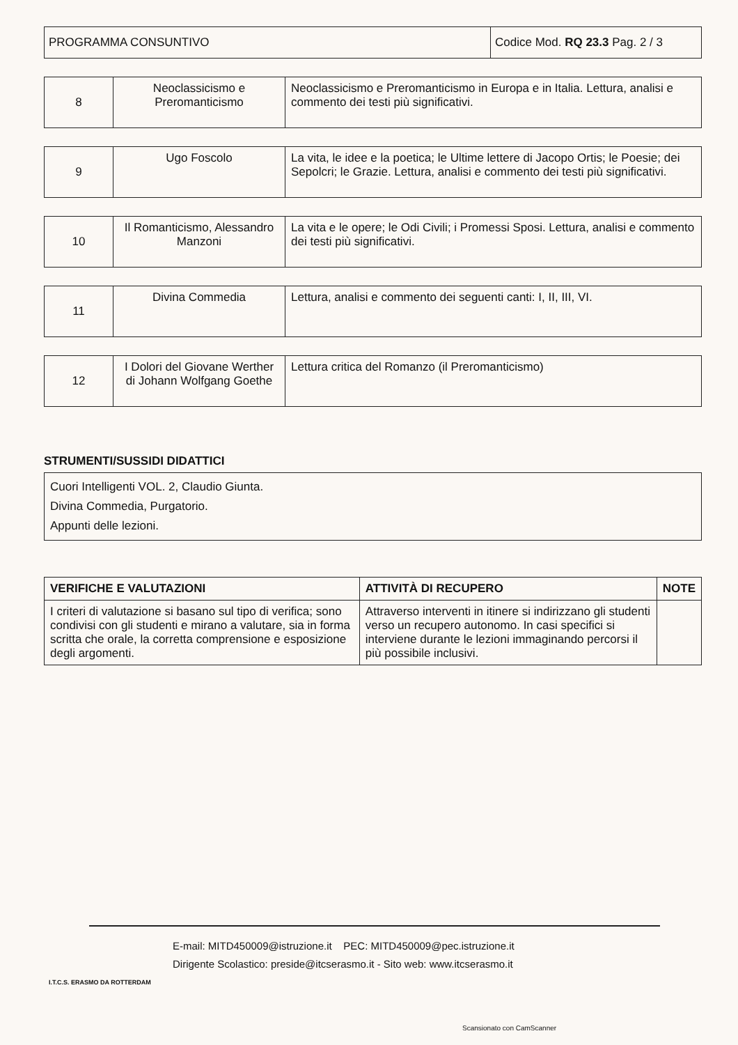| PROGRAMMA CONSUNTIVO | Codice Mod. RQ 23.3 Pag. 2 / 3 |
| 8 | Neoclassicismo e Preromanticismo | Neoclassicismo e Preromanticismo in Europa e in Italia. Lettura, analisi e commento dei testi più significativi. |
| 9 | Ugo Foscolo | La vita, le idee e la poetica; le Ultime lettere di Jacopo Ortis; le Poesie; dei Sepolcri; le Grazie. Lettura, analisi e commento dei testi più significativi. |
| 10 | Il Romanticismo, Alessandro Manzoni | La vita e le opere; le Odi Civili; i Promessi Sposi. Lettura, analisi e commento dei testi più significativi. |
| 11 | Divina Commedia | Lettura, analisi e commento dei seguenti canti: I, II, III, VI. |
| 12 | I Dolori del Giovane Werther di Johann Wolfgang Goethe | Lettura critica del Romanzo (il Preromanticismo) |
STRUMENTI/SUSSIDI DIDATTICI
Cuori Intelligenti VOL. 2, Claudio Giunta.
Divina Commedia, Purgatorio.
Appunti delle lezioni.
| VERIFICHE E VALUTAZIONI | ATTIVITÀ DI RECUPERO | NOTE |
| --- | --- | --- |
| I criteri di valutazione si basano sul tipo di verifica; sono condivisi con gli studenti e mirano a valutare, sia in forma scritta che orale, la corretta comprensione e esposizione degli argomenti. | Attraverso interventi in itinere si indirizzano gli studenti verso un recupero autonomo. In casi specifici si interviene durante le lezioni immaginando percorsi il più possibile inclusivi. | |
E-mail: MITD450009@istruzione.it PEC: MITD450009@pec.istruzione.it
Dirigente Scolastico: preside@itcserasmo.it - Sito web: www.itcserasmo.it
I.T.C.S. ERASMO DA ROTTERDAM
Scansionato con CamScanner